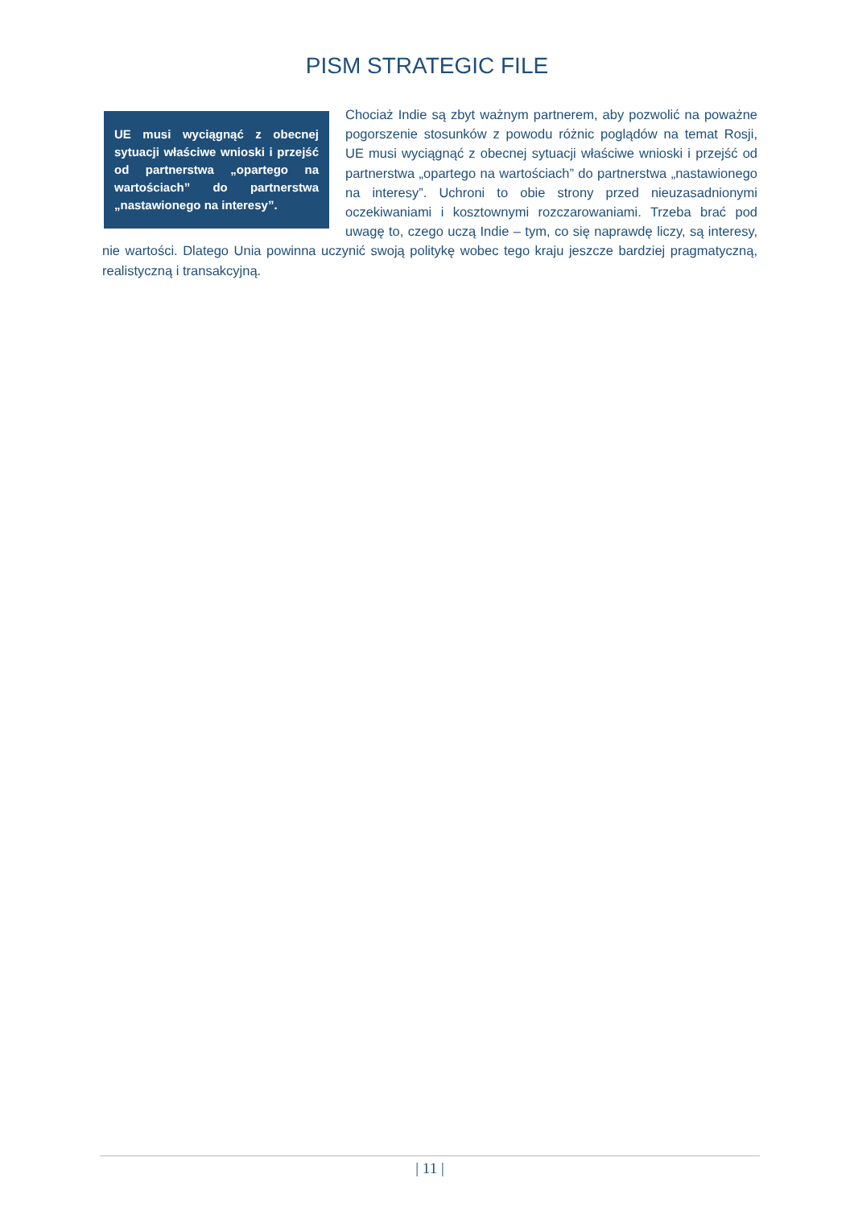PISM STRATEGIC FILE
UE musi wyciągnąć z obecnej sytuacji właściwe wnioski i przejść od partnerstwa „opartego na wartościach” do partnerstwa „nastawionego na interesy”.
Chociaż Indie są zbyt ważnym partnerem, aby pozwolić na poważne pogorszenie stosunków z powodu różnic poglądów na temat Rosji, UE musi wyciągnąć z obecnej sytuacji właściwe wnioski i przejść od partnerstwa „opartego na wartościach” do partnerstwa „nastawionego na interesy”. Uchroni to obie strony przed nieuzasadnionymi oczekiwaniami i kosztownymi rozczarowaniami. Trzeba brać pod uwagę to, czego uczą Indie – tym, co się naprawdę liczy, są interesy, nie wartości. Dlatego Unia powinna uczynić swoją politykę wobec tego kraju jeszcze bardziej pragmatyczną, realistyczną i transakcyjną.
| 11 |